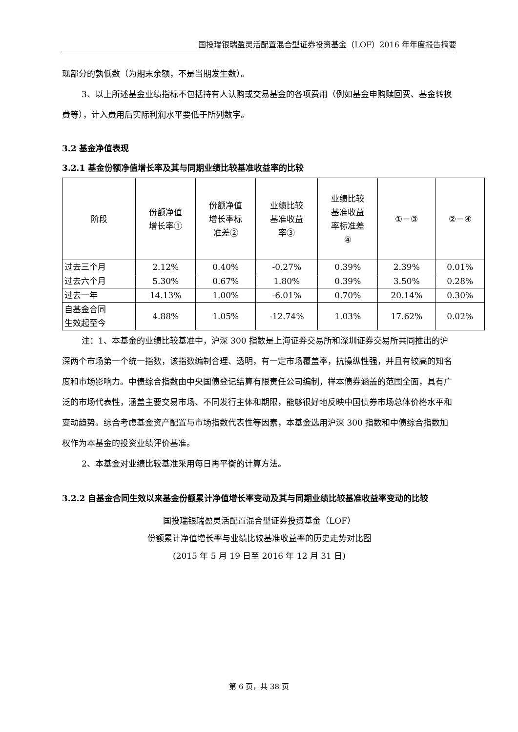国投瑞银瑞盈灵活配置混合型证券投资基金（LOF）2016 年年度报告摘要
现部分的孰低数（为期末余额，不是当期发生数）。
3、以上所述基金业绩指标不包括持有人认购或交易基金的各项费用（例如基金申购赎回费、基金转换费等），计入费用后实际利润水平要低于所列数字。
3.2 基金净值表现
3.2.1 基金份额净值增长率及其与同期业绩比较基准收益率的比较
| 阶段 | 份额净值 增长率① | 份额净值 增长率标 准差② | 业绩比较 基准收益 率③ | 业绩比较 基准收益 率标准差 ④ | ①－③ | ②－④ |
| 过去三个月 | 2.12% | 0.40% | -0.27% | 0.39% | 2.39% | 0.01% |
| 过去六个月 | 5.30% | 0.67% | 1.80% | 0.39% | 3.50% | 0.28% |
| 过去一年 | 14.13% | 1.00% | -6.01% | 0.70% | 20.14% | 0.30% |
| 自基金合同 生效起至今 | 4.88% | 1.05% | -12.74% | 1.03% | 17.62% | 0.02% |
注：1、本基金的业绩比较基准中，沪深 300 指数是上海证券交易所和深圳证券交易所共同推出的沪深两个市场第一个统一指数，该指数编制合理、透明，有一定市场覆盖率，抗操纵性强，并且有较高的知名度和市场影响力。中债综合指数由中央国债登记结算有限责任公司编制，样本债券涵盖的范围全面，具有广泛的市场代表性，涵盖主要交易市场、不同发行主体和期限，能够很好地反映中国债券市场总体价格水平和变动趋势。综合考虑基金资产配置与市场指数代表性等因素，本基金选用沪深 300 指数和中债综合指数加权作为本基金的投资业绩评价基准。
2、本基金对业绩比较基准采用每日再平衡的计算方法。
3.2.2 自基金合同生效以来基金份额累计净值增长率变动及其与同期业绩比较基准收益率变动的比较
国投瑞银瑞盈灵活配置混合型证券投资基金（LOF）
份额累计净值增长率与业绩比较基准收益率的历史走势对比图
(2015 年 5 月 19 日至 2016 年 12 月 31 日)
第 6 页，共 38 页